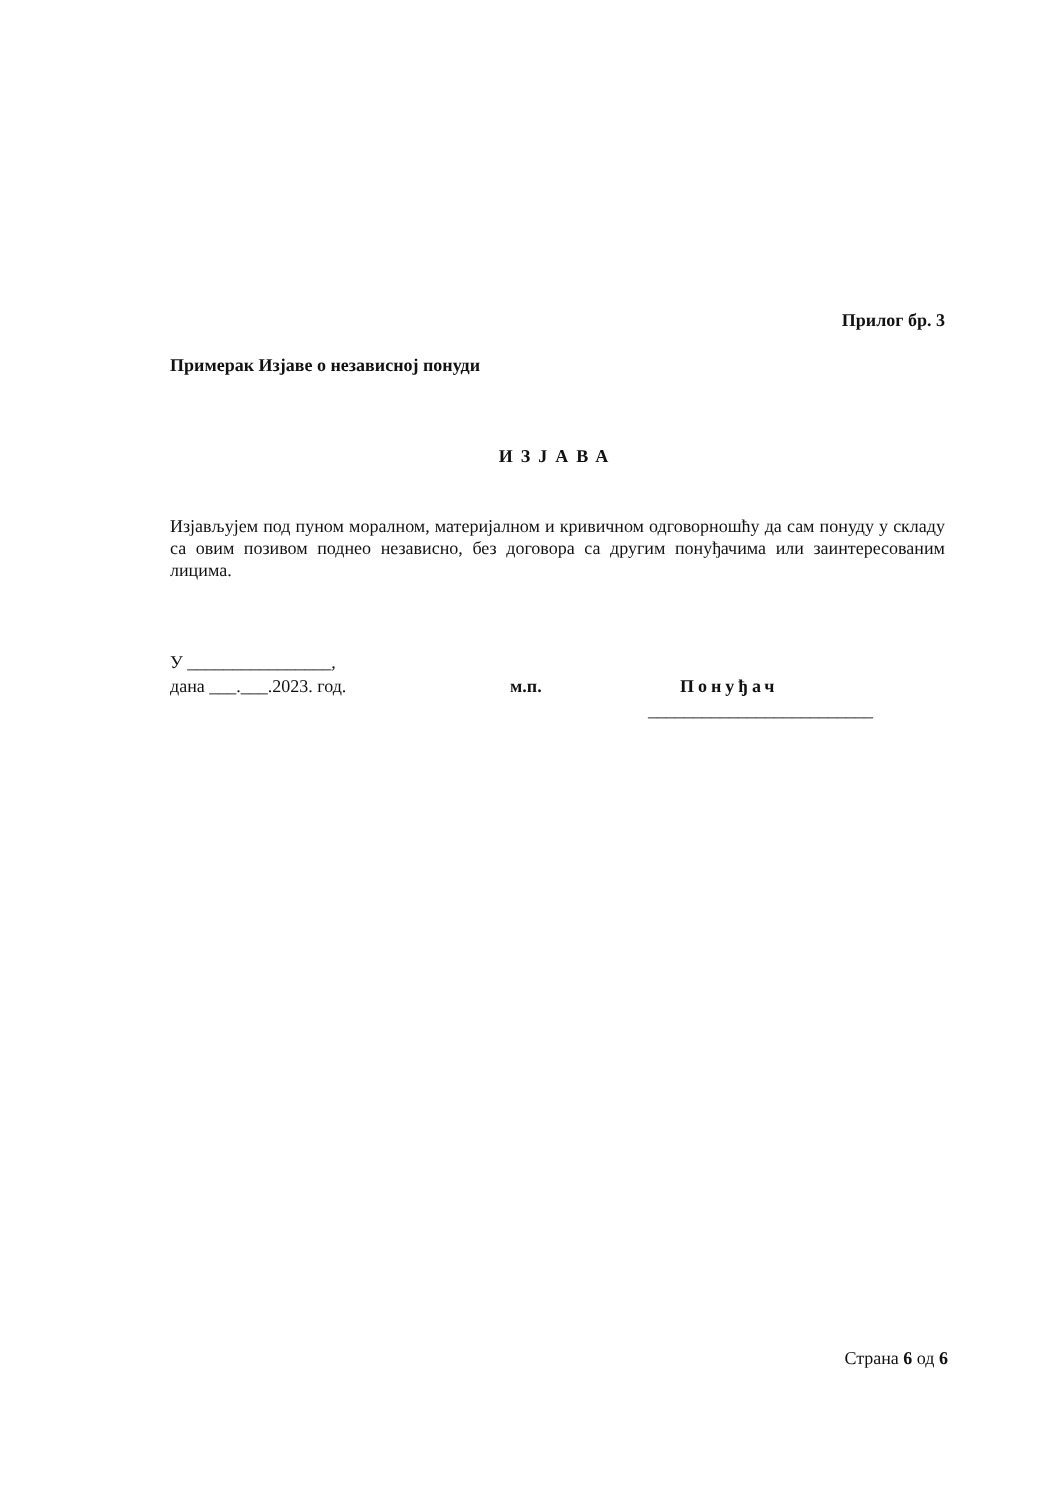Прилог бр. 3
Примерак Изјаве о независној понуди
ИЗЈАВА
Изјављујем под пуном моралном, материјалном и кривичном одговорношћу да сам понуду у складу са овим позивом поднео независно, без договора са другим понуђачима или заинтересованим лицима.
У ________________,
дана ___.___.2023. год. м.п. Понуђач
_________________________
Страна 6 од 6